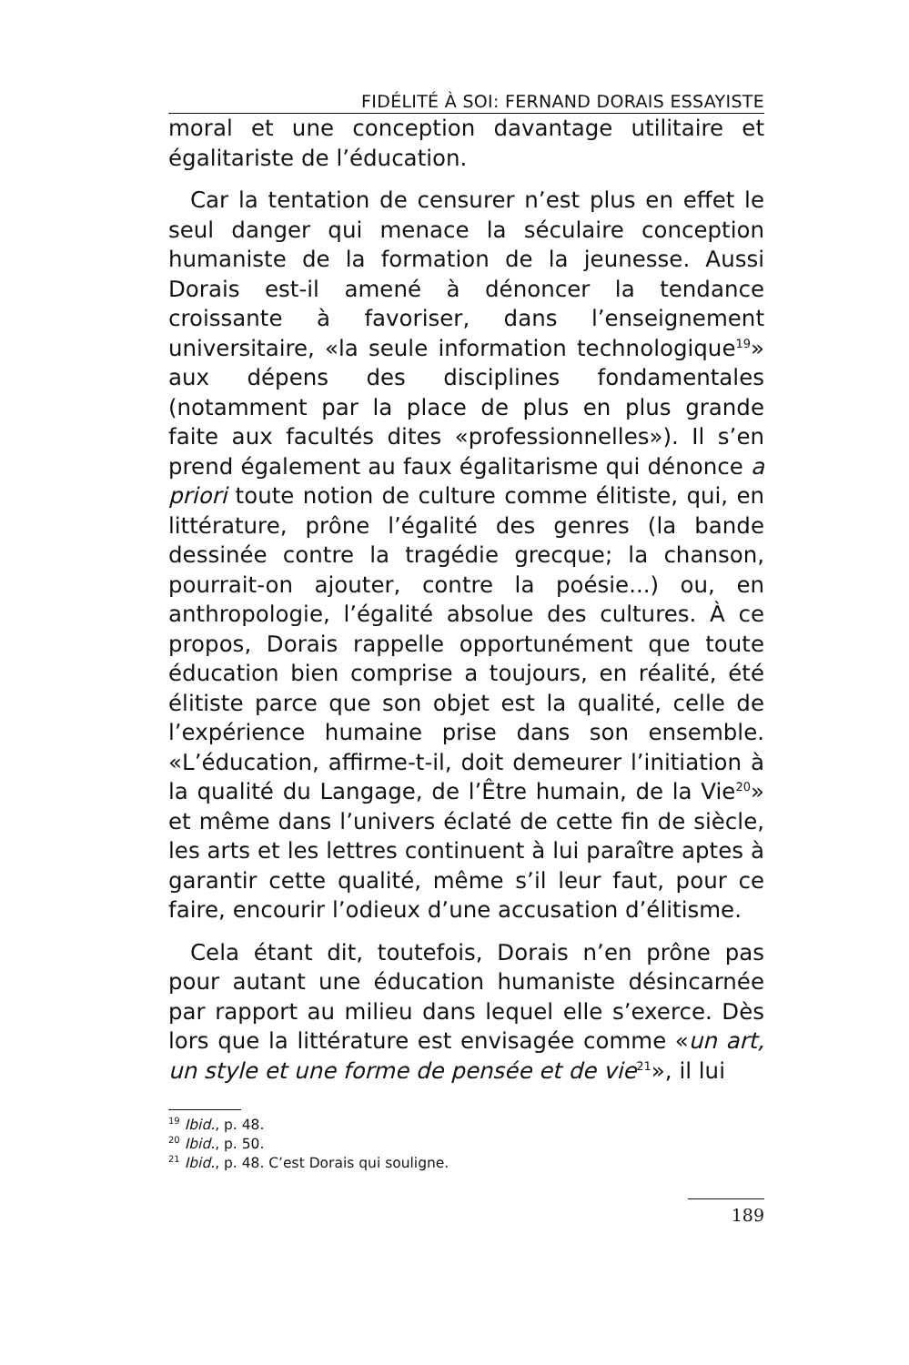FIDÉLITÉ À SOI: FERNAND DORAIS ESSAYISTE
moral et une conception davantage utilitaire et égalitariste de l’éducation.
Car la tentation de censurer n’est plus en effet le seul danger qui menace la séculaire conception humaniste de la formation de la jeunesse. Aussi Dorais est-il amené à dénoncer la tendance croissante à favoriser, dans l’enseignement universitaire, «la seule information technologique<sup>19</sup>» aux dépens des disciplines fondamentales (notamment par la place de plus en plus grande faite aux facultés dites «professionnelles»). Il s’en prend également au faux égalitarisme qui dénonce a priori toute notion de culture comme élitiste, qui, en littérature, prône l’égalité des genres (la bande dessinée contre la tragédie grecque; la chanson, pourrait-on ajouter, contre la poésie...) ou, en anthropologie, l’égalité absolue des cultures. À ce propos, Dorais rappelle opportunément que toute éducation bien comprise a toujours, en réalité, été élitiste parce que son objet est la qualité, celle de l’expérience humaine prise dans son ensemble. «L’éducation, affirme-t-il, doit demeurer l’initiation à la qualité du Langage, de l’Être humain, de la Vie<sup>20</sup>» et même dans l’univers éclaté de cette fin de siècle, les arts et les lettres continuent à lui paraître aptes à garantir cette qualité, même s’il leur faut, pour ce faire, encourir l’odieux d’une accusation d’élitisme.
Cela étant dit, toutefois, Dorais n’en prône pas pour autant une éducation humaniste désincarnée par rapport au milieu dans lequel elle s’exerce. Dès lors que la littérature est envisagée comme «un art, un style et une forme de pensée et de vie<sup>21</sup>», il lui
<sup>19</sup> Ibid., p. 48.
<sup>20</sup> Ibid., p. 50.
<sup>21</sup> Ibid., p. 48. C’est Dorais qui souligne.
189